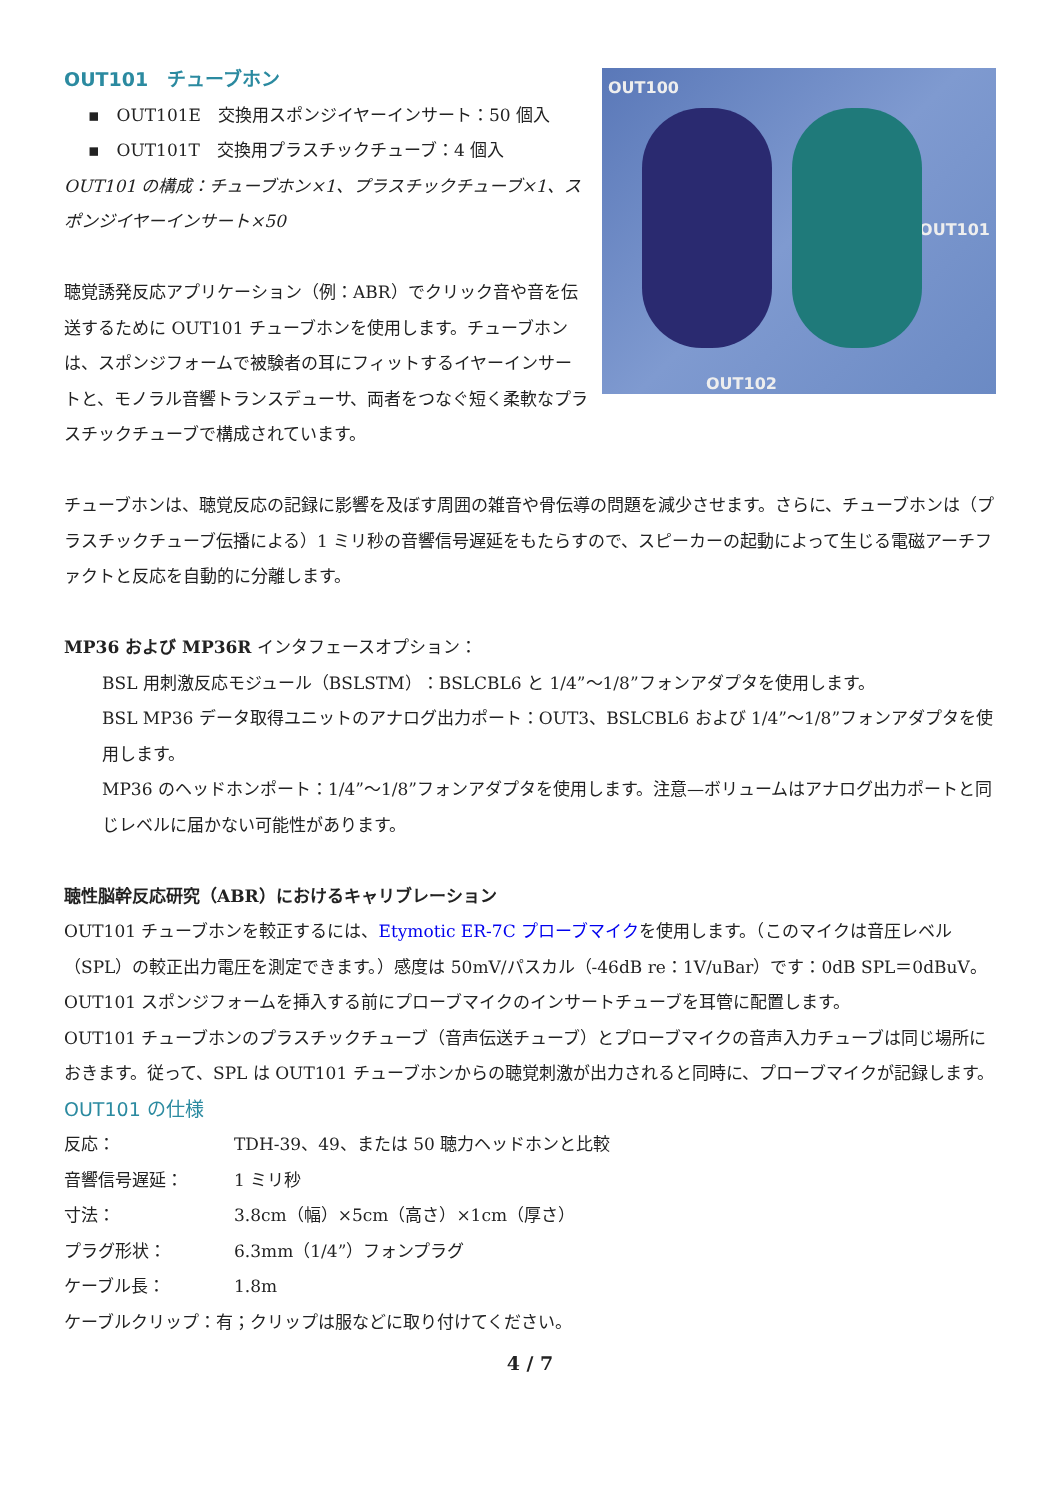OUT100
OUT101
OUT102
OUT101　チューブホン
▪　OUT101E　交換用スポンジイヤーインサート：50 個入
▪　OUT101T　交換用プラスチックチューブ：4 個入
OUT101 の構成：チューブホン×1、プラスチックチューブ×1、スポンジイヤーインサート×50
聴覚誘発反応アプリケーション（例：ABR）でクリック音や音を伝送するために OUT101 チューブホンを使用します。チューブホンは、スポンジフォームで被験者の耳にフィットするイヤーインサートと、モノラル音響トランスデューサ、両者をつなぐ短く柔軟なプラスチックチューブで構成されています。
チューブホンは、聴覚反応の記録に影響を及ぼす周囲の雑音や骨伝導の問題を減少させます。さらに、チューブホンは（プラスチックチューブ伝播による）1 ミリ秒の音響信号遅延をもたらすので、スピーカーの起動によって生じる電磁アーチファクトと反応を自動的に分離します。
MP36 および MP36R インタフェースオプション：
BSL 用刺激反応モジュール（BSLSTM）：BSLCBL6 と 1/4”～1/8”フォンアダプタを使用します。
BSL MP36 データ取得ユニットのアナログ出力ポート：OUT3、BSLCBL6 および 1/4”～1/8”フォンアダプタを使用します。
MP36 のヘッドホンポート：1/4”～1/8”フォンアダプタを使用します。注意—ボリュームはアナログ出力ポートと同じレベルに届かない可能性があります。
聴性脳幹反応研究（ABR）におけるキャリブレーション
OUT101 チューブホンを較正するには、Etymotic ER-7C プローブマイクを使用します。（このマイクは音圧レベル（SPL）の較正出力電圧を測定できます。）感度は 50mV/パスカル（-46dB re：1V/uBar）です：0dB SPL＝0dBuV。OUT101 スポンジフォームを挿入する前にプローブマイクのインサートチューブを耳管に配置します。
OUT101 チューブホンのプラスチックチューブ（音声伝送チューブ）とプローブマイクの音声入力チューブは同じ場所におきます。従って、SPL は OUT101 チューブホンからの聴覚刺激が出力されると同時に、プローブマイクが記録します。
OUT101 の仕様
| 反応： | TDH-39、49、または 50 聴力ヘッドホンと比較 |
| 音響信号遅延： | 1 ミリ秒 |
| 寸法： | 3.8cm（幅）×5cm（高さ）×1cm（厚さ） |
| プラグ形状： | 6.3mm（1/4”）フォンプラグ |
| ケーブル長： | 1.8m |
ケーブルクリップ：有；クリップは服などに取り付けてください。
4 / 7